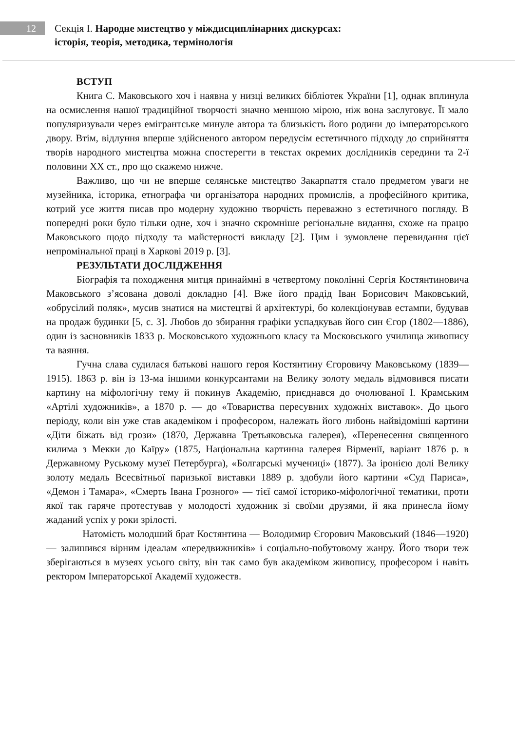12
Секція I. Народне мистецтво у міждисциплінарних дискурсах:
історія, теорія, методика, термінологія
ВСТУП
Книга С. Маковського хоч і наявна у низці великих бібліотек України [1], однак вплинула на осмислення нашої традиційної творчості значно меншою мірою, ніж вона заслуговує. Її мало популяризували через емігрантське минуле автора та близькість його родини до імператорського двору. Втім, відлуння вперше здійсненого автором передусім естетичного підходу до сприйняття творів народного мистецтва можна спостерегти в текстах окремих дослідників середини та 2-ї половини XX ст., про що скажемо нижче.
Важливо, що чи не вперше селянське мистецтво Закарпаття стало предметом уваги не музейника, історика, етнографа чи організатора народних промислів, а професійного критика, котрий усе життя писав про модерну художню творчість переважно з естетичного погляду. В попередні роки було тільки одне, хоч і значно скромніше регіональне видання, схоже на працю Маковського щодо підходу та майстерності викладу [2]. Цим і зумовлене перевидання цієї непромінальної праці в Харкові 2019 р. [3].
РЕЗУЛЬТАТИ ДОСЛІДЖЕННЯ
Біографія та походження митця принаймні в четвертому поколінні Сергія Костянтиновича Маковського з’ясована доволі докладно [4]. Вже його прадід Іван Борисович Маковський, «обрусілий поляк», мусив знатися на мистецтві й архітектурі, бо колекціонував естампи, будував на продаж будинки [5, с. 3]. Любов до збирання графіки успадкував його син Єгор (1802—1886), один із засновників 1833 р. Московського художнього класу та Московського училища живопису та ваяння.
Гучна слава судилася батькові нашого героя Костянтину Єгоровичу Маковському (1839—1915). 1863 р. він із 13-ма іншими конкурсантами на Велику золоту медаль відмовився писати картину на міфологічну тему й покинув Академію, приєднався до очолюваної І. Крамським «Артілі художників», а 1870 р. — до «Товариства пересувних художніх виставок». До цього періоду, коли він уже став академіком і професором, належать його либонь найвідоміші картини «Діти біжать від грози» (1870, Державна Третьяковська галерея), «Перенесення священного килима з Мекки до Каїру» (1875, Національна картинна галерея Вірменії, варіант 1876 р. в Державному Руському музеї Петербурга), «Болгарські мучениці» (1877). За іронією долі Велику золоту медаль Всесвітньої паризької виставки 1889 р. здобули його картини «Суд Париса», «Демон і Тамара», «Смерть Івана Грозного» — тієї самої історико-міфологічної тематики, проти якої так гаряче протестував у молодості художник зі своїми друзями, й яка принесла йому жаданий успіх у роки зрілості.
Натомість молодший брат Костянтина — Володимир Єгорович Маковський (1846—1920) — залишився вірним ідеалам «передвижників» і соціально-побутовому жанру. Його твори теж зберігаються в музеях усього світу, він так само був академіком живопису, професором і навіть ректором Імператорської Академії художеств.